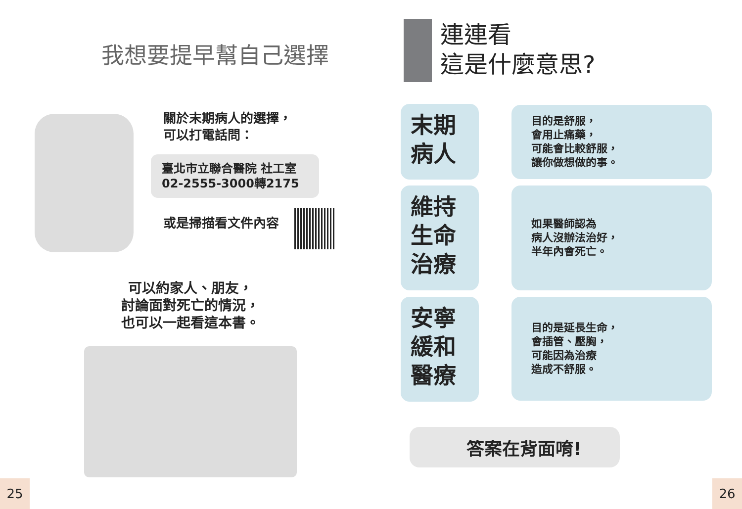我想要提早幫自己選擇
關於末期病人的選擇，
可以打電話問：
臺北市立聯合醫院 社工室
02-2555-3000轉2175
或是掃描看文件內容
可以約家人、朋友，
討論面對死亡的情況，
也可以一起看這本書。
25
連連看
這是什麼意思?
末期
病人
維持
生命
治療
安寧
緩和
醫療
目的是舒服，
會用止痛藥，
可能會比較舒服，
讓你做想做的事。
如果醫師認為
病人沒辦法治好，
半年內會死亡。
目的是延長生命，
會插管、壓胸，
可能因為治療
造成不舒服。
答案在背面唷!
26